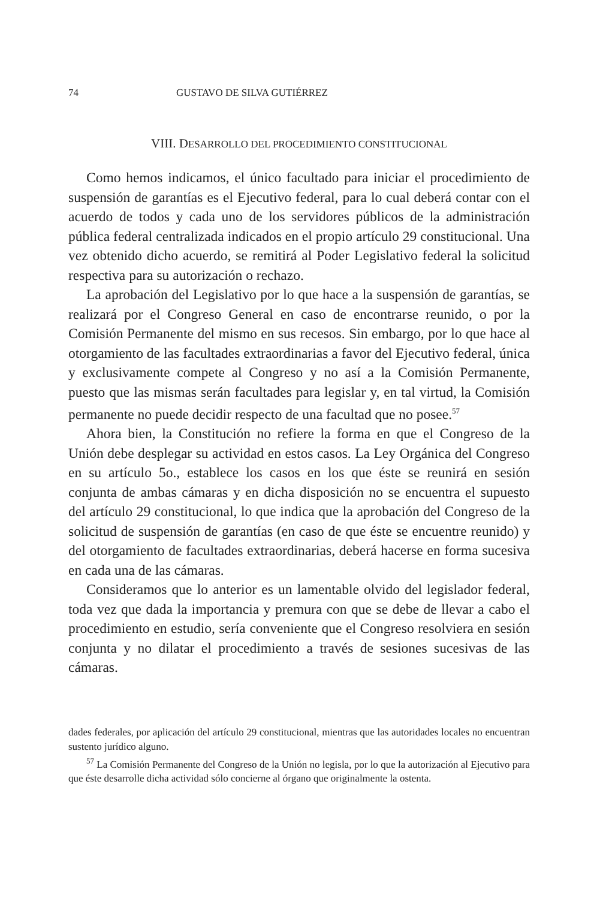74 GUSTAVO DE SILVA GUTIÉRREZ
VIII. DESARROLLO DEL PROCEDIMIENTO CONSTITUCIONAL
Como hemos indicamos, el único facultado para iniciar el procedimiento de suspensión de garantías es el Ejecutivo federal, para lo cual deberá contar con el acuerdo de todos y cada uno de los servidores públicos de la administración pública federal centralizada indicados en el propio artículo 29 constitucional. Una vez obtenido dicho acuerdo, se remitirá al Poder Legislativo federal la solicitud respectiva para su autorización o rechazo.
La aprobación del Legislativo por lo que hace a la suspensión de garantías, se realizará por el Congreso General en caso de encontrarse reunido, o por la Comisión Permanente del mismo en sus recesos. Sin embargo, por lo que hace al otorgamiento de las facultades extraordinarias a favor del Ejecutivo federal, única y exclusivamente compete al Congreso y no así a la Comisión Permanente, puesto que las mismas serán facultades para legislar y, en tal virtud, la Comisión permanente no puede decidir respecto de una facultad que no posee.<sup>57</sup>
Ahora bien, la Constitución no refiere la forma en que el Congreso de la Unión debe desplegar su actividad en estos casos. La Ley Orgánica del Congreso en su artículo 5o., establece los casos en los que éste se reunirá en sesión conjunta de ambas cámaras y en dicha disposición no se encuentra el supuesto del artículo 29 constitucional, lo que indica que la aprobación del Congreso de la solicitud de suspensión de garantías (en caso de que éste se encuentre reunido) y del otorgamiento de facultades extraordinarias, deberá hacerse en forma sucesiva en cada una de las cámaras.
Consideramos que lo anterior es un lamentable olvido del legislador federal, toda vez que dada la importancia y premura con que se debe de llevar a cabo el procedimiento en estudio, sería conveniente que el Congreso resolviera en sesión conjunta y no dilatar el procedimiento a través de sesiones sucesivas de las cámaras.
dades federales, por aplicación del artículo 29 constitucional, mientras que las autoridades locales no encuentran sustento jurídico alguno.
<sup>57</sup> La Comisión Permanente del Congreso de la Unión no legisla, por lo que la autorización al Ejecutivo para que éste desarrolle dicha actividad sólo concierne al órgano que originalmente la ostenta.